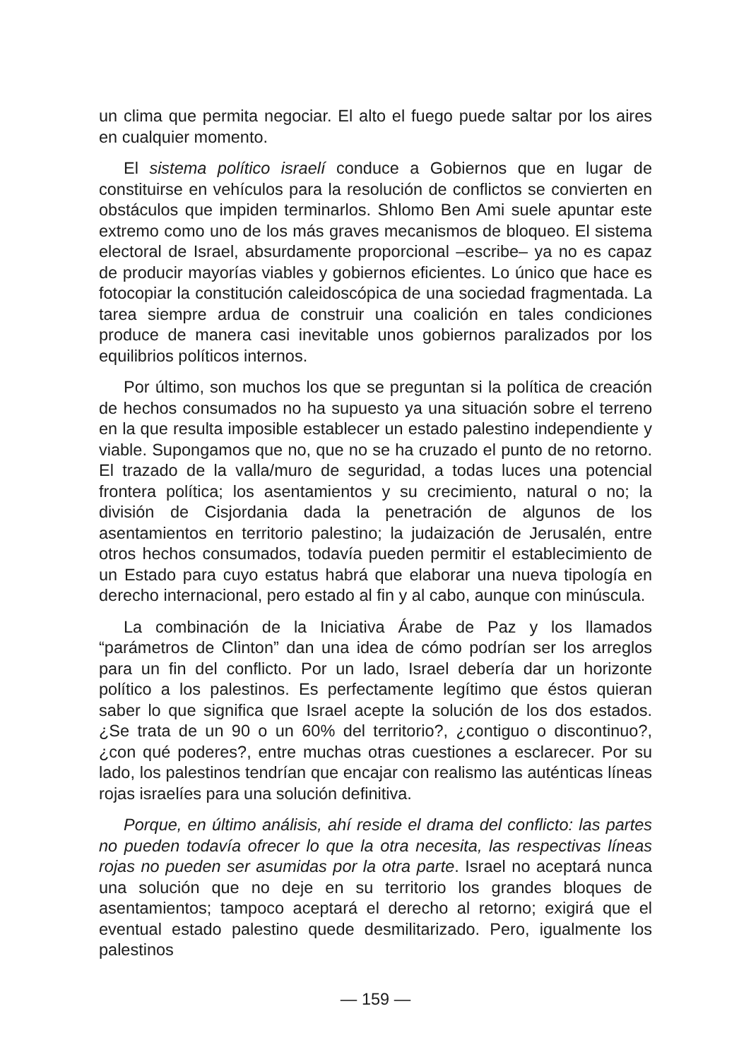un clima que permita negociar. El alto el fuego puede saltar por los aires en cualquier momento.
El sistema político israelí conduce a Gobiernos que en lugar de constituirse en vehículos para la resolución de conflictos se convierten en obstáculos que impiden terminarlos. Shlomo Ben Ami suele apuntar este extremo como uno de los más graves mecanismos de bloqueo. El sistema electoral de Israel, absurdamente proporcional –escribe– ya no es capaz de producir mayorías viables y gobiernos eficientes. Lo único que hace es fotocopiar la constitución caleidoscópica de una sociedad fragmentada. La tarea siempre ardua de construir una coalición en tales condiciones produce de manera casi inevitable unos gobiernos paralizados por los equilibrios políticos internos.
Por último, son muchos los que se preguntan si la política de creación de hechos consumados no ha supuesto ya una situación sobre el terreno en la que resulta imposible establecer un estado palestino independiente y viable. Supongamos que no, que no se ha cruzado el punto de no retorno. El trazado de la valla/muro de seguridad, a todas luces una potencial frontera política; los asentamientos y su crecimiento, natural o no; la división de Cisjordania dada la penetración de algunos de los asentamientos en territorio palestino; la judaización de Jerusalén, entre otros hechos consumados, todavía pueden permitir el establecimiento de un Estado para cuyo estatus habrá que elaborar una nueva tipología en derecho internacional, pero estado al fin y al cabo, aunque con minúscula.
La combinación de la Iniciativa Árabe de Paz y los llamados “parámetros de Clinton” dan una idea de cómo podrían ser los arreglos para un fin del conflicto. Por un lado, Israel debería dar un horizonte político a los palestinos. Es perfectamente legítimo que éstos quieran saber lo que significa que Israel acepte la solución de los dos estados. ¿Se trata de un 90 o un 60% del territorio?, ¿contiguo o discontinuo?, ¿con qué poderes?, entre muchas otras cuestiones a esclarecer. Por su lado, los palestinos tendrían que encajar con realismo las auténticas líneas rojas israelíes para una solución definitiva.
Porque, en último análisis, ahí reside el drama del conflicto: las partes no pueden todavía ofrecer lo que la otra necesita, las respectivas líneas rojas no pueden ser asumidas por la otra parte. Israel no aceptará nunca una solución que no deje en su territorio los grandes bloques de asentamientos; tampoco aceptará el derecho al retorno; exigirá que el eventual estado palestino quede desmilitarizado. Pero, igualmente los palestinos
— 159 —